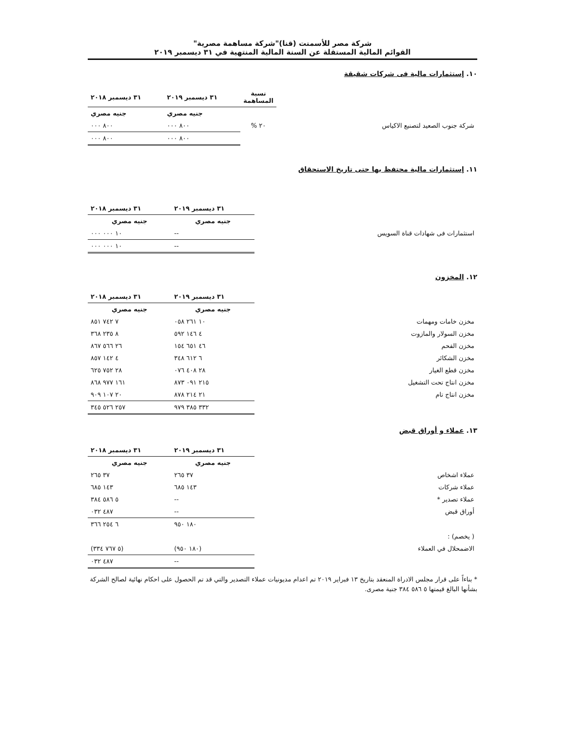شركة مصر للأسمنت (قنا)"شركة مساهمة مصرية"
القوائم المالية المستقلة عن السنة المالية المنتهية في ٣١ ديسمبر ٢٠١٩
١٠. إستثمارات مالية فى شركات شقيقة
| | نسبة المساهمة | ٣١ ديسمبر ٢٠١٩ | ٣١ ديسمبر ٢٠١٨ |
| --- | --- | --- | --- |
| | | جنيه مصري | جنيه مصري |
| شركة جنوب الصعيد لتصنيع الاكياس | ٢٠ % | ٨٠٠ ٠٠٠ | ٨٠٠ ٠٠٠ |
| | | ٨٠٠ ٠٠٠ | ٨٠٠ ٠٠٠ |
١١. إستثمارات مالية محتفظ بها حتى تاريخ الاستحقاق
| | ٣١ ديسمبر ٢٠١٩ | ٣١ ديسمبر ٢٠١٨ |
| --- | --- | --- |
| | جنيه مصري | جنيه مصري |
| استثمارات فى شهادات قناة السويس | -- | ١٠ ٠٠٠ ٠٠٠ |
| | -- | ١٠ ٠٠٠ ٠٠٠ |
١٢. المخزون
| | ٣١ ديسمبر ٢٠١٩ | ٣١ ديسمبر ٢٠١٨ |
| --- | --- | --- |
| | جنيه مصري | جنيه مصري |
| مخزن خامات ومهمات | ١٠ ٢٦١ ٠٥٨ | ٧ ٧٤٢ ٨٥١ |
| مخزن السولار والمازوت | ٤ ١٤٦ ٥٩٢ | ٨ ٢٣٥ ٣٦٨ |
| مخزن الفحم | ٤٦ ٦٥١ ١٥٤ | ٢٦ ٥٦٦ ٨٦٧ |
| مخزن الشكائر | ٦ ٦١٢ ٣٤٨ | ٤ ١٤٢ ٨٥٧ |
| مخزن قطع الغيار | ٢٨ ٤٠٨ ٠٧٦ | ٢٨ ٧٥٢ ٦٢٥ |
| مخزن انتاج تحت التشغيل | ٢١٥ ٠٩١ ٨٧٣ | ١٦١ ٩٧٧ ٨٦٨ |
| مخزن انتاج تام | ٢١ ٢١٤ ٨٧٨ | ٢٠ ١٠٧ ٩٠٩ |
| | ٣٣٢ ٣٨٥ ٩٧٩ | ٢٥٧ ٥٢٦ ٣٤٥ |
١٣. عملاء و أوراق قبض
| | ٣١ ديسمبر ٢٠١٩ | ٣١ ديسمبر ٢٠١٨ |
| --- | --- | --- |
| | جنيه مصري | جنيه مصري |
| عملاء اشخاص | ٣٧ ٢٦٥ | ٣٧ ٢٦٥ |
| عملاء شركات | ١٤٣ ٦٨٥ | ١٤٣ ٦٨٥ |
| عملاء تصدير * | -- | ٥ ٥٨٦ ٣٨٤ |
| أوراق قبض | -- | ٤٨٧ ٠٣٢ |
| | ١٨٠ ٩٥٠ | ٦ ٢٥٤ ٣٦٦ |
| ( يخصم) : | | |
| الاضمحلال في العملاء | (١٨٠ ٩٥٠) | (٥ ٧٦٧ ٣٣٤) |
| | -- | ٤٨٧ ٠٣٢ |
* بناءاً على قرار مجلس الادراة المنعقد بتاريخ ١٣ فبراير ٢٠١٩ تم اعدام مديونيات عملاء التصدير والتي قد تم الحصول على احكام نهائية لصالح الشركة بشأنها البالغ قيمتها ٥ ٥٨٦ ٣٨٤ جنية مصرى.